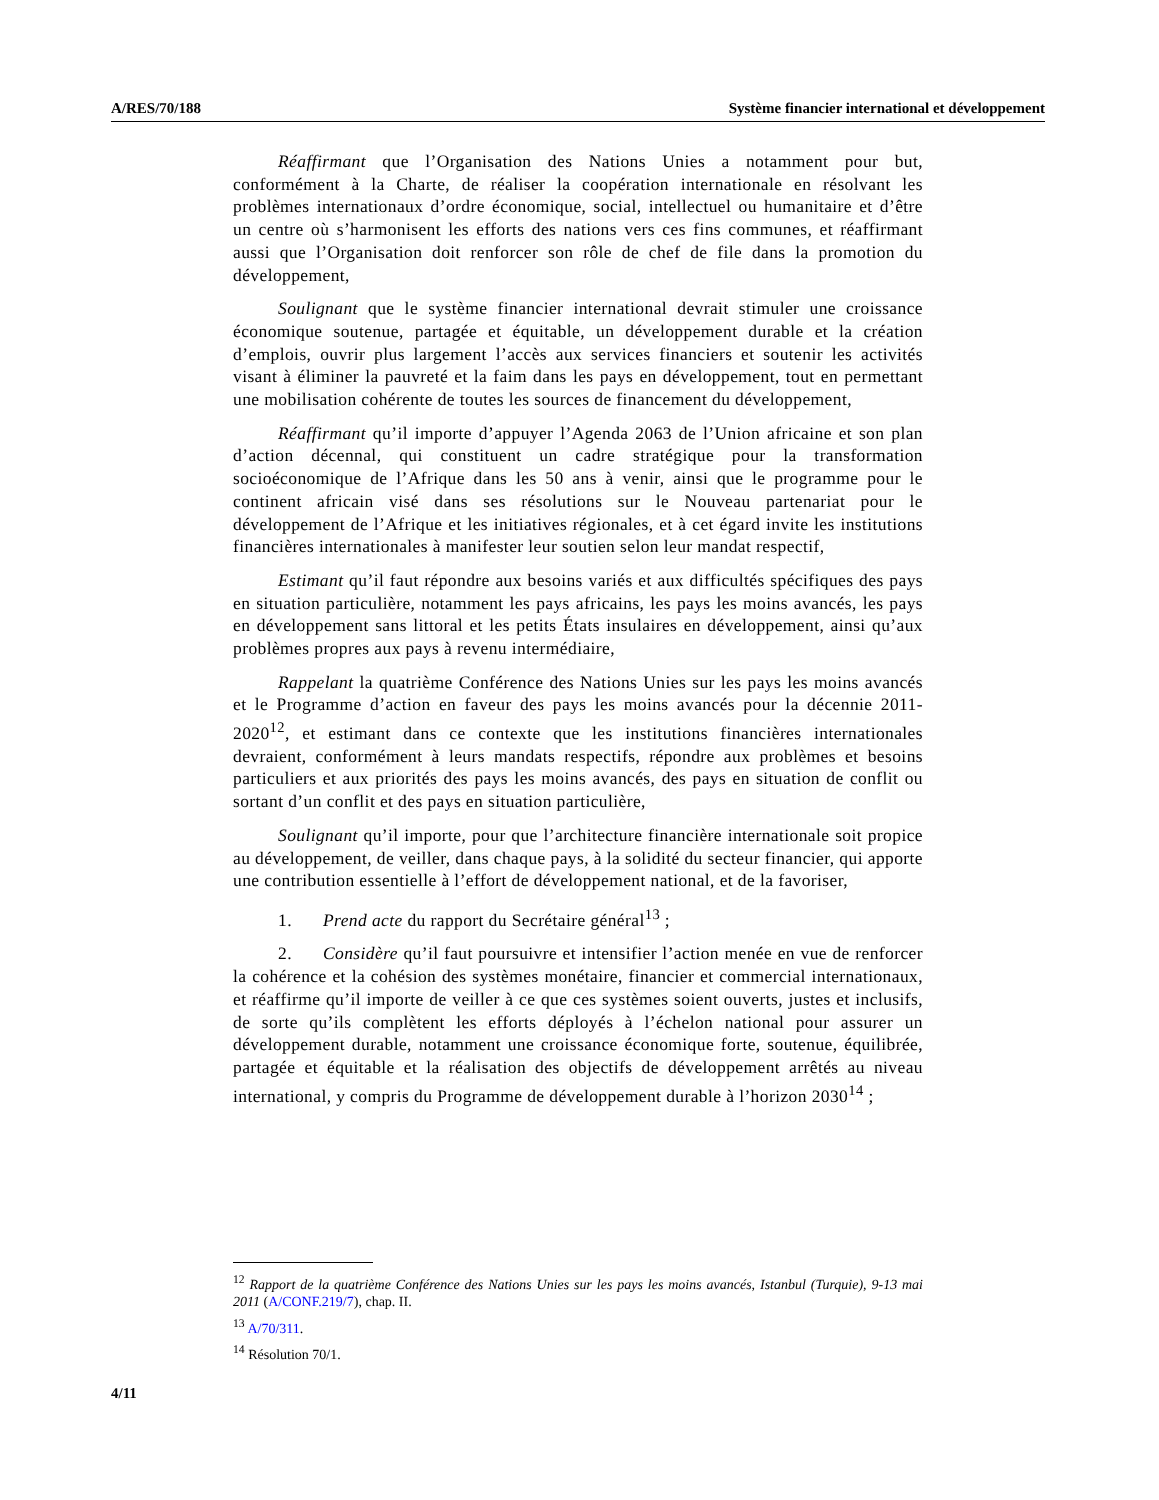A/RES/70/188 Système financier international et développement
Réaffirmant que l’Organisation des Nations Unies a notamment pour but, conformément à la Charte, de réaliser la coopération internationale en résolvant les problèmes internationaux d’ordre économique, social, intellectuel ou humanitaire et d’être un centre où s’harmonisent les efforts des nations vers ces fins communes, et réaffirmant aussi que l’Organisation doit renforcer son rôle de chef de file dans la promotion du développement,
Soulignant que le système financier international devrait stimuler une croissance économique soutenue, partagée et équitable, un développement durable et la création d’emplois, ouvrir plus largement l’accès aux services financiers et soutenir les activités visant à éliminer la pauvreté et la faim dans les pays en développement, tout en permettant une mobilisation cohérente de toutes les sources de financement du développement,
Réaffirmant qu’il importe d’appuyer l’Agenda 2063 de l’Union africaine et son plan d’action décennal, qui constituent un cadre stratégique pour la transformation socioéconomique de l’Afrique dans les 50 ans à venir, ainsi que le programme pour le continent africain visé dans ses résolutions sur le Nouveau partenariat pour le développement de l’Afrique et les initiatives régionales, et à cet égard invite les institutions financières internationales à manifester leur soutien selon leur mandat respectif,
Estimant qu’il faut répondre aux besoins variés et aux difficultés spécifiques des pays en situation particulière, notamment les pays africains, les pays les moins avancés, les pays en développement sans littoral et les petits États insulaires en développement, ainsi qu’aux problèmes propres aux pays à revenu intermédiaire,
Rappelant la quatrième Conférence des Nations Unies sur les pays les moins avancés et le Programme d’action en faveur des pays les moins avancés pour la décennie 2011-2020<sup>12</sup>, et estimant dans ce contexte que les institutions financières internationales devraient, conformément à leurs mandats respectifs, répondre aux problèmes et besoins particuliers et aux priorités des pays les moins avancés, des pays en situation de conflit ou sortant d’un conflit et des pays en situation particulière,
Soulignant qu’il importe, pour que l’architecture financière internationale soit propice au développement, de veiller, dans chaque pays, à la solidité du secteur financier, qui apporte une contribution essentielle à l’effort de développement national, et de la favoriser,
1. Prend acte du rapport du Secrétaire général<sup>13</sup> ;
2. Considère qu’il faut poursuivre et intensifier l’action menée en vue de renforcer la cohérence et la cohésion des systèmes monétaire, financier et commercial internationaux, et réaffirme qu’il importe de veiller à ce que ces systèmes soient ouverts, justes et inclusifs, de sorte qu’ils complètent les efforts déployés à l’échelon national pour assurer un développement durable, notamment une croissance économique forte, soutenue, équilibrée, partagée et équitable et la réalisation des objectifs de développement arrêtés au niveau international, y compris du Programme de développement durable à l’horizon 2030<sup>14</sup> ;
<sup>12</sup> Rapport de la quatrième Conférence des Nations Unies sur les pays les moins avancés, Istanbul (Turquie), 9-13 mai 2011 (A/CONF.219/7), chap. II.
<sup>13</sup> A/70/311.
<sup>14</sup> Résolution 70/1.
4/11